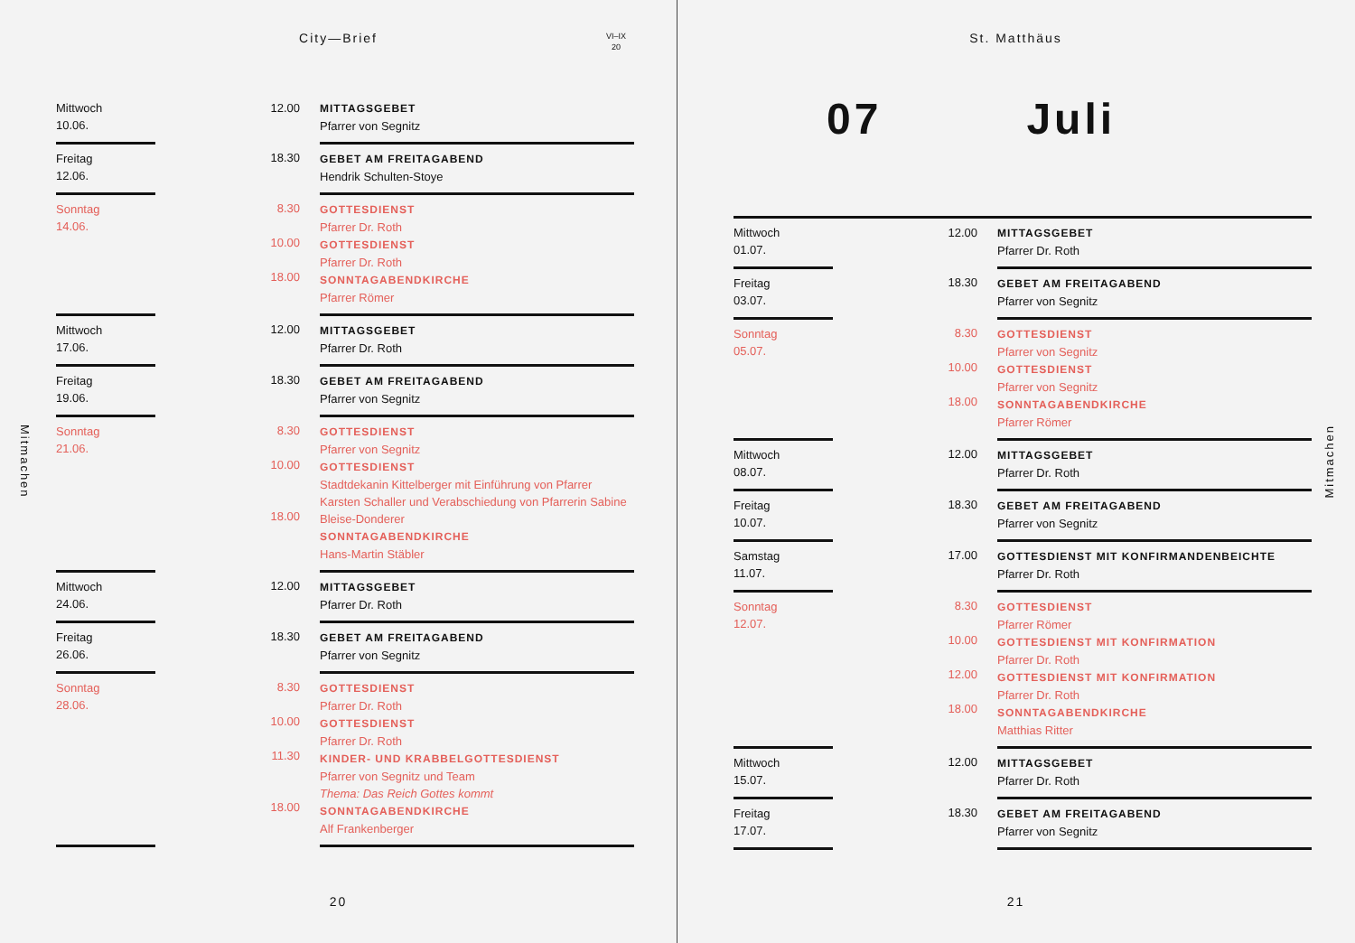City—Brief
VI–IX
20
Mitmachen
| Mittwoch 10.06. | | 12.00 | MITTAGSGEBET Pfarrer von Segnitz |
| Freitag 12.06. | | 18.30 | GEBET AM FREITAGABEND Hendrik Schulten-Stoye |
| Sonntag 14.06. | | 8.30 10.00 18.00 | GOTTESDIENST Pfarrer Dr. Roth GOTTESDIENST Pfarrer Dr. Roth SONNTAGABENDKIRCHE Pfarrer Römer |
| Mittwoch 17.06. | | 12.00 | MITTAGSGEBET Pfarrer Dr. Roth |
| Freitag 19.06. | | 18.30 | GEBET AM FREITAGABEND Pfarrer von Segnitz |
| Sonntag 21.06. | | 8.30 10.00 18.00 | GOTTESDIENST Pfarrer von Segnitz GOTTESDIENST Stadtdekanin Kittelberger mit Einführung von Pfarrer Karsten Schaller und Verabschiedung von Pfarrerin Sabine Bleise-Donderer SONNTAGABENDKIRCHE Hans-Martin Stäbler |
| Mittwoch 24.06. | | 12.00 | MITTAGSGEBET Pfarrer Dr. Roth |
| Freitag 26.06. | | 18.30 | GEBET AM FREITAGABEND Pfarrer von Segnitz |
| Sonntag 28.06. | | 8.30 10.00 11.30 18.00 | GOTTESDIENST Pfarrer Dr. Roth GOTTESDIENST Pfarrer Dr. Roth KINDER- UND KRABBELGOTTESDIENST Pfarrer von Segnitz und Team Thema: Das Reich Gottes kommt SONNTAGABENDKIRCHE Alf Frankenberger |
20
St. Matthäus
Mitmachen
07 Juli
| Mittwoch 01.07. | | 12.00 | MITTAGSGEBET Pfarrer Dr. Roth |
| Freitag 03.07. | | 18.30 | GEBET AM FREITAGABEND Pfarrer von Segnitz |
| Sonntag 05.07. | | 8.30 10.00 18.00 | GOTTESDIENST Pfarrer von Segnitz GOTTESDIENST Pfarrer von Segnitz SONNTAGABENDKIRCHE Pfarrer Römer |
| Mittwoch 08.07. | | 12.00 | MITTAGSGEBET Pfarrer Dr. Roth |
| Freitag 10.07. | | 18.30 | GEBET AM FREITAGABEND Pfarrer von Segnitz |
| Samstag 11.07. | | 17.00 | GOTTESDIENST MIT KONFIRMANDENBEICHTE Pfarrer Dr. Roth |
| Sonntag 12.07. | | 8.30 10.00 12.00 18.00 | GOTTESDIENST Pfarrer Römer GOTTESDIENST MIT KONFIRMATION Pfarrer Dr. Roth GOTTESDIENST MIT KONFIRMATION Pfarrer Dr. Roth SONNTAGABENDKIRCHE Matthias Ritter |
| Mittwoch 15.07. | | 12.00 | MITTAGSGEBET Pfarrer Dr. Roth |
| Freitag 17.07. | | 18.30 | GEBET AM FREITAGABEND Pfarrer von Segnitz |
21